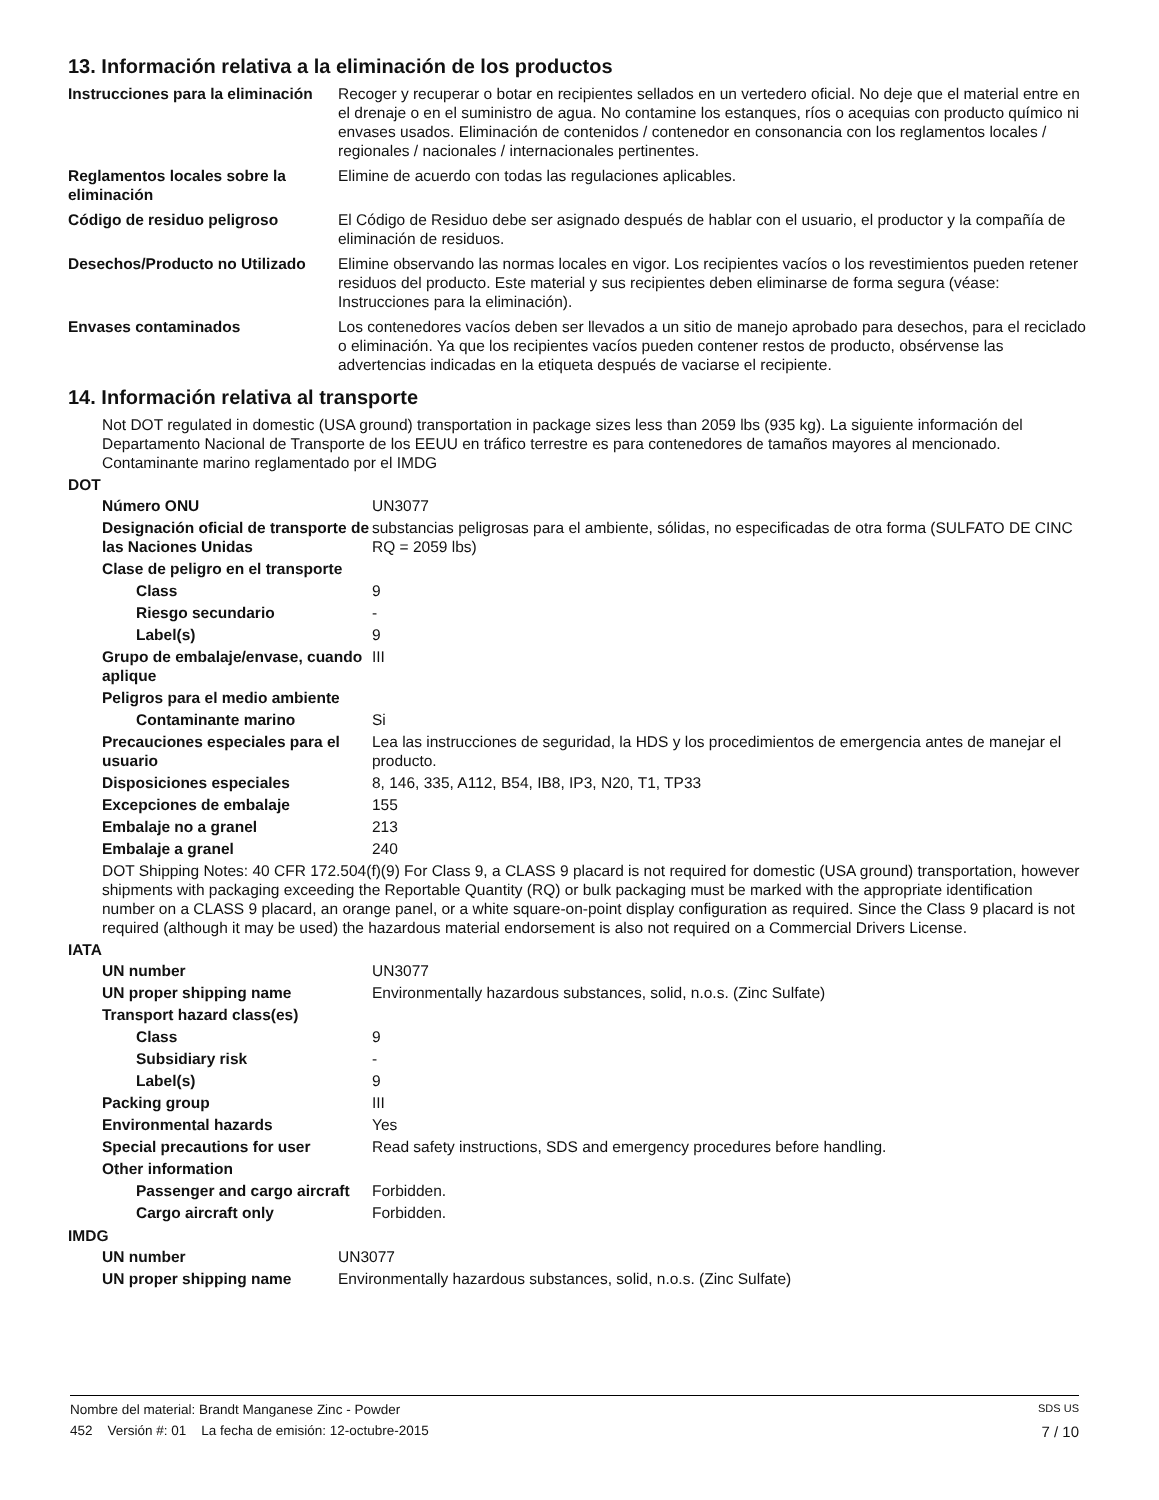13. Información relativa a la eliminación de los productos
| Instrucciones para la eliminación | Recoger y recuperar o botar en recipientes sellados en un vertedero oficial. No deje que el material entre en el drenaje o en el suministro de agua. No contamine los estanques, ríos o acequias con producto químico ni envases usados. Eliminación de contenidos / contenedor en consonancia con los reglamentos locales / regionales / nacionales / internacionales pertinentes. |
| Reglamentos locales sobre la eliminación | Elimine de acuerdo con todas las regulaciones aplicables. |
| Código de residuo peligroso | El Código de Residuo debe ser asignado después de hablar con el usuario, el productor y la compañía de eliminación de residuos. |
| Desechos/Producto no Utilizado | Elimine observando las normas locales en vigor. Los recipientes vacíos o los revestimientos pueden retener residuos del producto. Este material y sus recipientes deben eliminarse de forma segura (véase: Instrucciones para la eliminación). |
| Envases contaminados | Los contenedores vacíos deben ser llevados a un sitio de manejo aprobado para desechos, para el reciclado o eliminación. Ya que los recipientes vacíos pueden contener restos de producto, obsérvense las advertencias indicadas en la etiqueta después de vaciarse el recipiente. |
14. Información relativa al transporte
Not DOT regulated in domestic (USA ground) transportation in package sizes less than 2059 lbs (935 kg). La siguiente información del Departamento Nacional de Transporte de los EEUU en tráfico terrestre es para contenedores de tamaños mayores al mencionado. Contaminante marino reglamentado por el IMDG
DOT
| Número ONU | UN3077 |
| Designación oficial de transporte de las Naciones Unidas | substancias peligrosas para el ambiente, sólidas, no especificadas de otra forma (SULFATO DE CINC RQ = 2059 lbs) |
| Clase de peligro en el transporte | |
| Class | 9 |
| Riesgo secundario | - |
| Label(s) | 9 |
| Grupo de embalaje/envase, cuando aplique | III |
| Peligros para el medio ambiente | |
| Contaminante marino | Si |
| Precauciones especiales para el usuario | Lea las instrucciones de seguridad, la HDS y los procedimientos de emergencia antes de manejar el producto. |
| Disposiciones especiales | 8, 146, 335, A112, B54, IB8, IP3, N20, T1, TP33 |
| Excepciones de embalaje | 155 |
| Embalaje no a granel | 213 |
| Embalaje a granel | 240 |
DOT Shipping Notes: 40 CFR 172.504(f)(9) For Class 9, a CLASS 9 placard is not required for domestic (USA ground) transportation, however shipments with packaging exceeding the Reportable Quantity (RQ) or bulk packaging must be marked with the appropriate identification number on a CLASS 9 placard, an orange panel, or a white square-on-point display configuration as required. Since the Class 9 placard is not required (although it may be used) the hazardous material endorsement is also not required on a Commercial Drivers License.
IATA
| UN number | UN3077 |
| UN proper shipping name | Environmentally hazardous substances, solid, n.o.s. (Zinc Sulfate) |
| Transport hazard class(es) | |
| Class | 9 |
| Subsidiary risk | - |
| Label(s) | 9 |
| Packing group | III |
| Environmental hazards | Yes |
| Special precautions for user | Read safety instructions, SDS and emergency procedures before handling. |
| Other information | |
| Passenger and cargo aircraft | Forbidden. |
| Cargo aircraft only | Forbidden. |
IMDG
| UN number | UN3077 |
| UN proper shipping name | Environmentally hazardous substances, solid, n.o.s. (Zinc Sulfate) |
Nombre del material: Brandt Manganese Zinc - Powder SDS US
452 Versión #: 01 La fecha de emisión: 12-octubre-2015 7 / 10